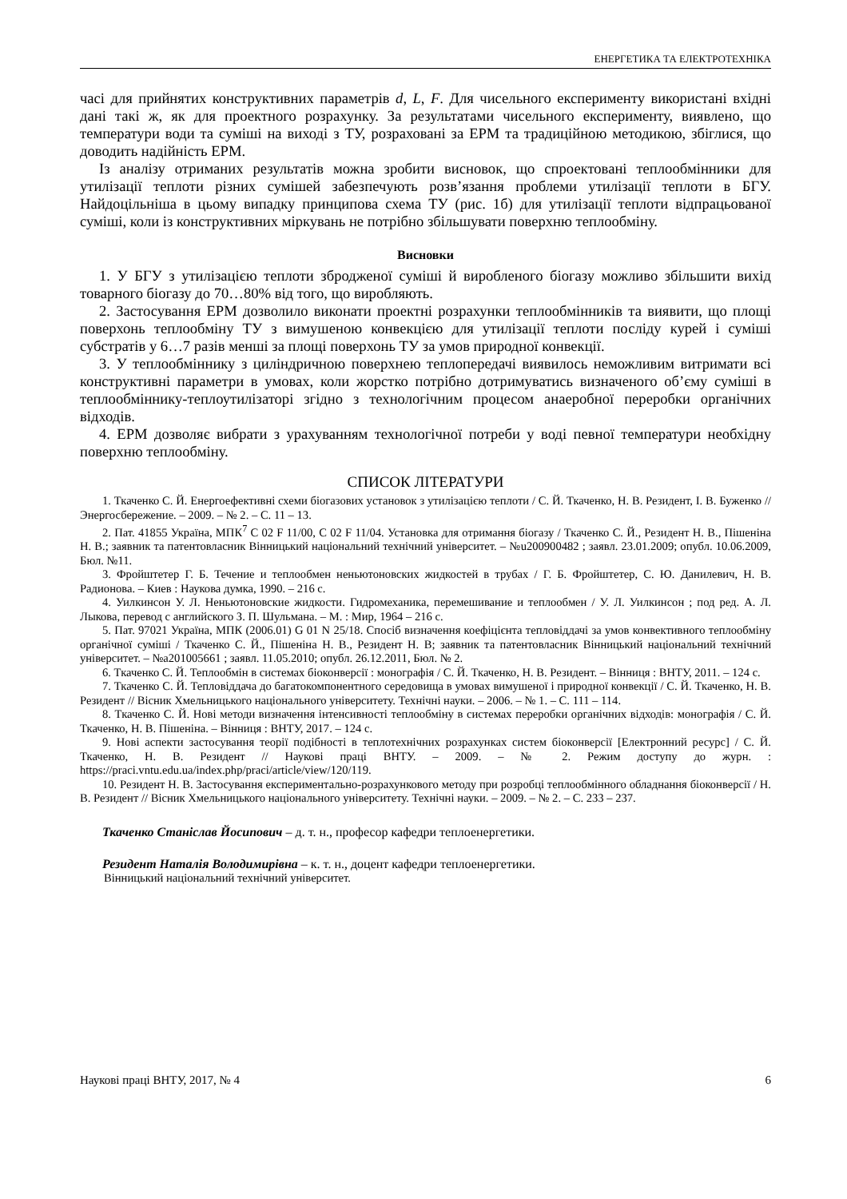ЕНЕРГЕТИКА ТА ЕЛЕКТРОТЕХНІКА
часі для прийнятих конструктивних параметрів d, L, F. Для чисельного експерименту використані вхідні дані такі ж, як для проектного розрахунку. За результатами чисельного експерименту, виявлено, що температури води та суміші на виході з ТУ, розраховані за ЕРМ та традиційною методикою, збіглися, що доводить надійність ЕРМ.
Із аналізу отриманих результатів можна зробити висновок, що спроектовані теплообмінники для утилізації теплоти різних сумішей забезпечують розв’язання проблеми утилізації теплоти в БГУ. Найдоцільніша в цьому випадку принципова схема ТУ (рис. 1б) для утилізації теплоти відпрацьованої суміші, коли із конструктивних міркувань не потрібно збільшувати поверхню теплообміну.
Висновки
1. У БГУ з утилізацією теплоти збродженої суміші й виробленого біогазу можливо збільшити вихід товарного біогазу до 70…80% від того, що виробляють.
2. Застосування ЕРМ дозволило виконати проектні розрахунки теплообмінників та виявити, що площі поверхонь теплообміну ТУ з вимушеною конвекцією для утилізації теплоти посліду курей і суміші субстратів у 6…7 разів менші за площі поверхонь ТУ за умов природної конвекції.
3. У теплообміннику з циліндричною поверхнею теплопередачі виявилось неможливим витримати всі конструктивні параметри в умовах, коли жорстко потрібно дотримуватись визначеного об’єму суміші в теплообміннику-теплоутилізаторі згідно з технологічним процесом анаеробної переробки органічних відходів.
4. ЕРМ дозволяє вибрати з урахуванням технологічної потреби у воді певної температури необхідну поверхню теплообміну.
СПИСОК ЛІТЕРАТУРИ
1. Ткаченко С. Й. Енергоефективні схеми біогазових установок з утилізацією теплоти / С. Й. Ткаченко, Н. В. Резидент, І. В. Буженко // Энергосбережение. – 2009. – № 2. – С. 11 – 13.
2. Пат. 41855 Україна, МПК<sup>7</sup> C 02 F 11/00, C 02 F 11/04. Установка для отримання біогазу / Ткаченко С. Й., Резидент Н. В., Пішеніна Н. В.; заявник та патентовласник Вінницький національний технічний університет. – №u200900482 ; заявл. 23.01.2009; опубл. 10.06.2009, Бюл. №11.
3. Фройштетер Г. Б. Течение и теплообмен неньютоновских жидкостей в трубах / Г. Б. Фройштетер, С. Ю. Данилевич, Н. В. Радионова. – Киев : Наукова думка, 1990. – 216 с.
4. Уилкинсон У. Л. Неньютоновские жидкости. Гидромеханика, перемешивание и теплообмен / У. Л. Уилкинсон ; под ред. А. Л. Лыкова, перевод с английского З. П. Шульмана. – М. : Мир, 1964 – 216 с.
5. Пат. 97021 Україна, МПК (2006.01) G 01 N 25/18. Спосіб визначення коефіцієнта тепловіддачі за умов конвективного теплообміну органічної суміші / Ткаченко С. Й., Пішеніна Н. В., Резидент Н. В; заявник та патентовласник Вінницький національний технічний університет. – №a201005661 ; заявл. 11.05.2010; опубл. 26.12.2011, Бюл. № 2.
6. Ткаченко С. Й. Теплообмін в системах біоконверсії : монографія / С. Й. Ткаченко, Н. В. Резидент. – Вінниця : ВНТУ, 2011. – 124 с.
7. Ткаченко С. Й. Тепловіддача до багатокомпонентного середовища в умовах вимушеної і природної конвекції / С. Й. Ткаченко, Н. В. Резидент // Вісник Хмельницького національного університету. Технічні науки. – 2006. – № 1. – С. 111 – 114.
8. Ткаченко С. Й. Нові методи визначення інтенсивності теплообміну в системах переробки органічних відходів: монографія / С. Й. Ткаченко, Н. В. Пішеніна. – Вінниця : ВНТУ, 2017. – 124 с.
9. Нові аспекти застосування теорії подібності в теплотехнічних розрахунках систем біоконверсії [Електронний ресурс] / С. Й. Ткаченко, Н. В. Резидент // Наукові праці ВНТУ. – 2009. – № 2. Режим доступу до журн. : https://praci.vntu.edu.ua/index.php/praci/article/view/120/119.
10. Резидент Н. В. Застосування експериментально-розрахункового методу при розробці теплообмінного обладнання біоконверсії / Н. В. Резидент // Вісник Хмельницького національного університету. Технічні науки. – 2009. – № 2. – С. 233 – 237.
Ткаченко Станіслав Йосипович – д. т. н., професор кафедри теплоенергетики.
Резидент Наталія Володимирівна – к. т. н., доцент кафедри теплоенергетики.
Вінницький національний технічний університет.
Наукові праці ВНТУ, 2017, № 4 6